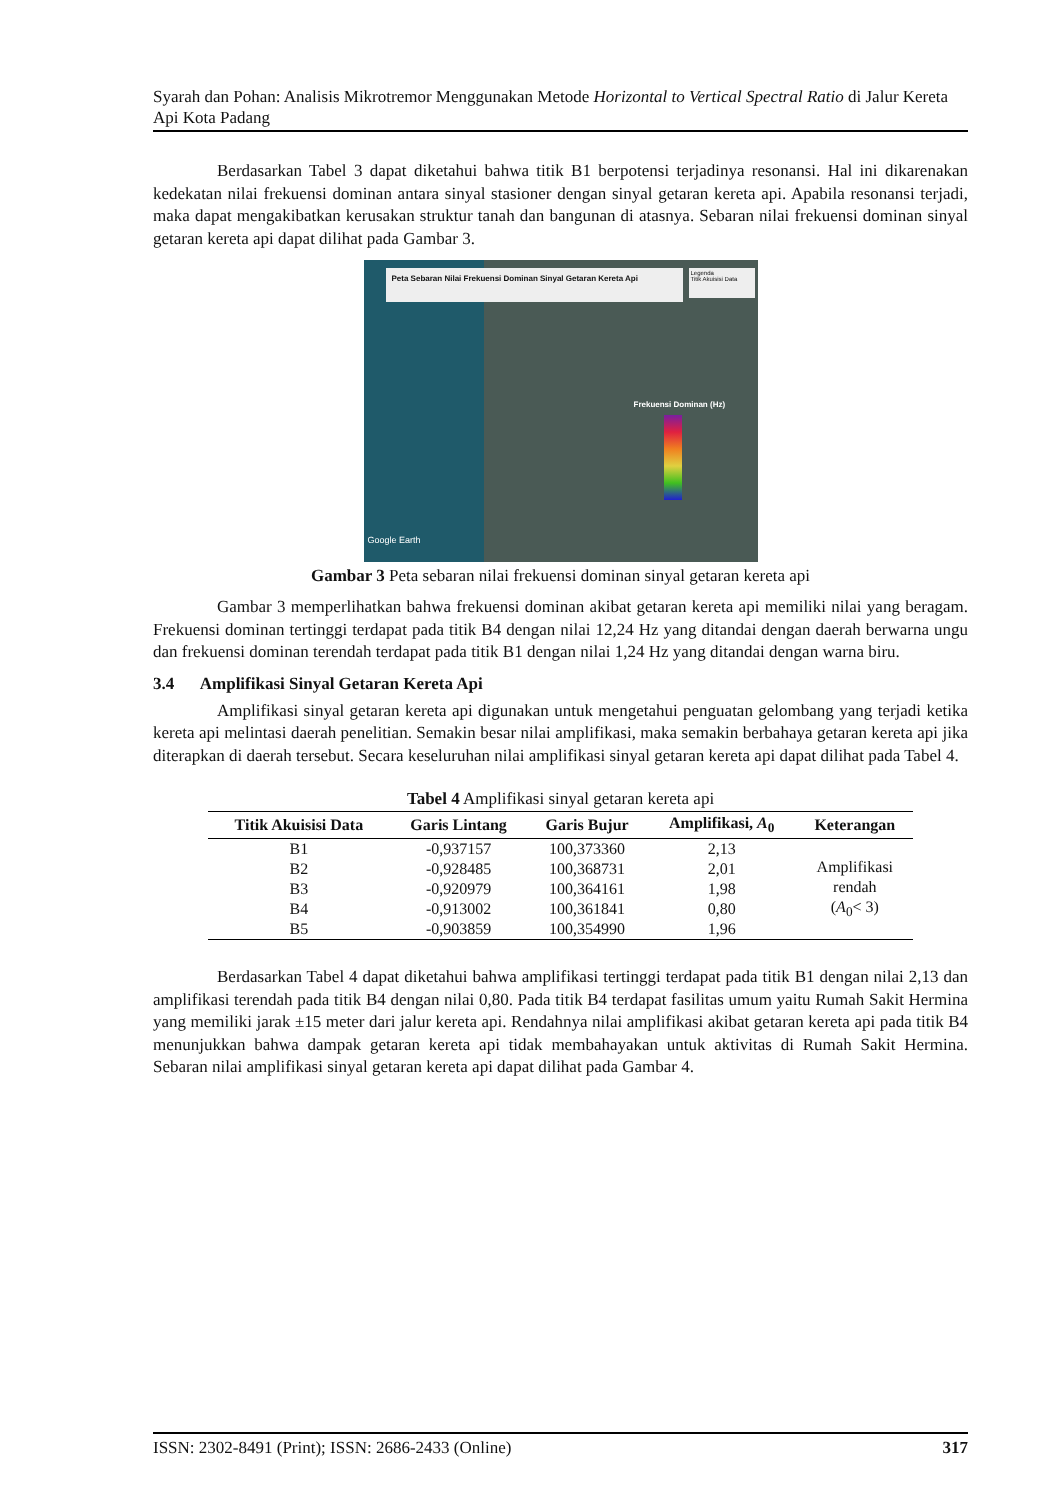Syarah dan Pohan: Analisis Mikrotremor Menggunakan Metode Horizontal to Vertical Spectral Ratio di Jalur Kereta Api Kota Padang
Berdasarkan Tabel 3 dapat diketahui bahwa titik B1 berpotensi terjadinya resonansi. Hal ini dikarenakan kedekatan nilai frekuensi dominan antara sinyal stasioner dengan sinyal getaran kereta api. Apabila resonansi terjadi, maka dapat mengakibatkan kerusakan struktur tanah dan bangunan di atasnya. Sebaran nilai frekuensi dominan sinyal getaran kereta api dapat dilihat pada Gambar 3.
Peta Sebaran Nilai Frekuensi Dominan Sinyal Getaran Kereta Api
Legenda
Titik Akuisisi Data
Frekuensi Dominan (Hz)
Google Earth
Gambar 3 Peta sebaran nilai frekuensi dominan sinyal getaran kereta api
Gambar 3 memperlihatkan bahwa frekuensi dominan akibat getaran kereta api memiliki nilai yang beragam. Frekuensi dominan tertinggi terdapat pada titik B4 dengan nilai 12,24 Hz yang ditandai dengan daerah berwarna ungu dan frekuensi dominan terendah terdapat pada titik B1 dengan nilai 1,24 Hz yang ditandai dengan warna biru.
3.4 Amplifikasi Sinyal Getaran Kereta Api
Amplifikasi sinyal getaran kereta api digunakan untuk mengetahui penguatan gelombang yang terjadi ketika kereta api melintasi daerah penelitian. Semakin besar nilai amplifikasi, maka semakin berbahaya getaran kereta api jika diterapkan di daerah tersebut. Secara keseluruhan nilai amplifikasi sinyal getaran kereta api dapat dilihat pada Tabel 4.
Tabel 4 Amplifikasi sinyal getaran kereta api
| Titik Akuisisi Data | Garis Lintang | Garis Bujur | Amplifikasi, A<sub>0</sub> | Keterangan |
| --- | --- | --- | --- | --- |
| B1 | -0,937157 | 100,373360 | 2,13 | Amplifikasi rendah ( A<sub>0</sub>< 3) |
| B2 | -0,928485 | 100,368731 | 2,01 | |
| B3 | -0,920979 | 100,364161 | 1,98 | |
| B4 | -0,913002 | 100,361841 | 0,80 | |
| B5 | -0,903859 | 100,354990 | 1,96 | |
Berdasarkan Tabel 4 dapat diketahui bahwa amplifikasi tertinggi terdapat pada titik B1 dengan nilai 2,13 dan amplifikasi terendah pada titik B4 dengan nilai 0,80. Pada titik B4 terdapat fasilitas umum yaitu Rumah Sakit Hermina yang memiliki jarak ±15 meter dari jalur kereta api. Rendahnya nilai amplifikasi akibat getaran kereta api pada titik B4 menunjukkan bahwa dampak getaran kereta api tidak membahayakan untuk aktivitas di Rumah Sakit Hermina. Sebaran nilai amplifikasi sinyal getaran kereta api dapat dilihat pada Gambar 4.
ISSN: 2302-8491 (Print); ISSN: 2686-2433 (Online) 317